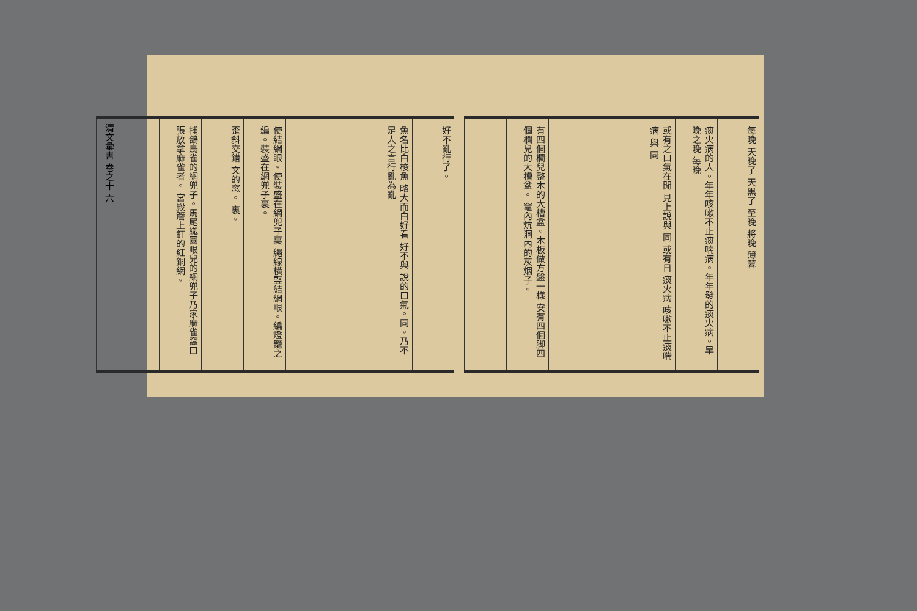每晚 天晚了 天黑了 至晚 將晚 薄暮
痰火病的人。年年咳嗽不止痰喘病。年年發的痰火病。早晚之晚 每晚
或有之口氣在閒 見上說與 同 或有日 痰火病 咳嗽不止痰喘病 與 同
有四個欄兒整木的大槽盆。木板做方盤一樣 安有四個脚四個欄兒的大槽盆。 竈內炕洞內的灰烟子。
好不亂行了。
魚名比白梭魚 略大而白好看 好不與 說的口氣。同。乃不足人之言行亂為亂
使結網眼。使裝盛在網兜子裏 繩線橫竪結網眼。編燈籠之編。裝盛在網兜子裏。
歪斜交錯 文的窓。 裏。
捕鴿鳥雀的網兜子。馬尾織圓眼兒的網兜子乃家麻雀窩口張放拿麻雀者。 宮殿簷上釘的紅銅網。
清文彙書 卷之十 六